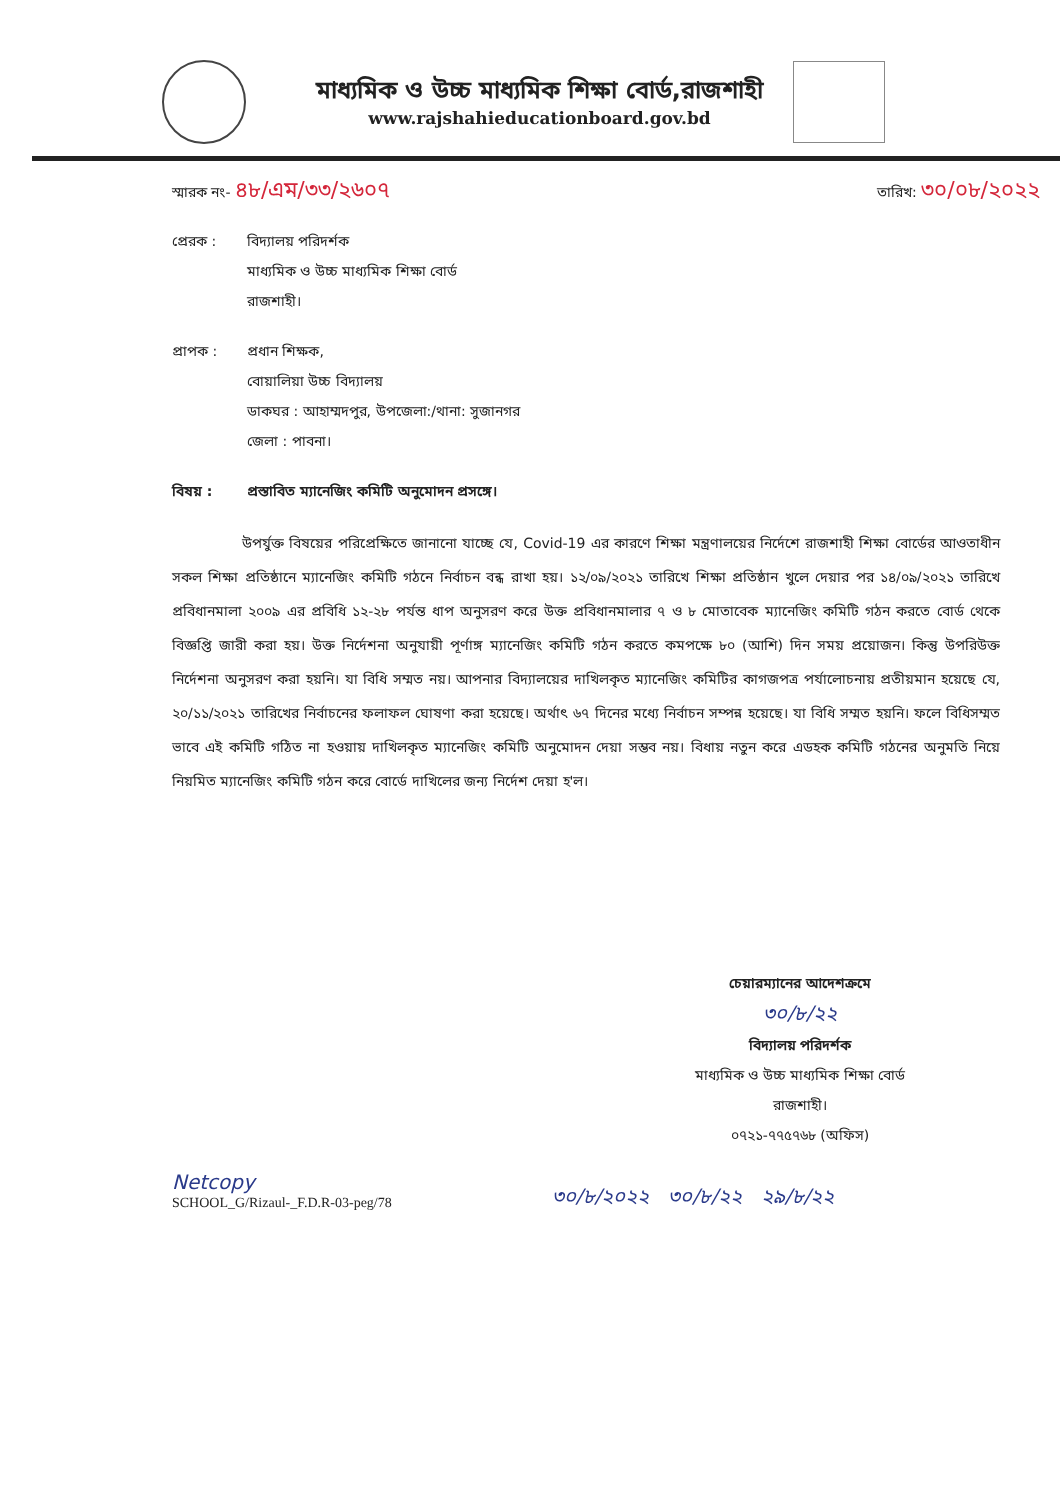মাধ্যমিক ও উচ্চ মাধ্যমিক শিক্ষা বোর্ড,রাজশাহী
www.rajshahieducationboard.gov.bd
স্মারক নং- ৪৮/এম/৩৩/২৬০৭
তারিখ: ৩০/০৮/২০২২
প্রেরক : বিদ্যালয় পরিদর্শক
মাধ্যমিক ও উচ্চ মাধ্যমিক শিক্ষা বোর্ড
রাজশাহী।
প্রাপক : প্রধান শিক্ষক,
বোয়ালিয়া উচ্চ বিদ্যালয়
ডাকঘর : আহাম্মদপুর, উপজেলা:/থানা: সুজানগর
জেলা : পাবনা।
বিষয় : প্রস্তাবিত ম্যানেজিং কমিটি অনুমোদন প্রসঙ্গে।
উপর্যুক্ত বিষয়ের পরিপ্রেক্ষিতে জানানো যাচ্ছে যে, Covid-19 এর কারণে শিক্ষা মন্ত্রণালয়ের নির্দেশে রাজশাহী শিক্ষা বোর্ডের আওতাধীন সকল শিক্ষা প্রতিষ্ঠানে ম্যানেজিং কমিটি গঠনে নির্বাচন বন্ধ রাখা হয়। ১২/০৯/২০২১ তারিখে শিক্ষা প্রতিষ্ঠান খুলে দেয়ার পর ১৪/০৯/২০২১ তারিখে প্রবিধানমালা ২০০৯ এর প্রবিধি ১২-২৮ পর্যন্ত ধাপ অনুসরণ করে উক্ত প্রবিধানমালার ৭ ও ৮ মোতাবেক ম্যানেজিং কমিটি গঠন করতে বোর্ড থেকে বিজ্ঞপ্তি জারী করা হয়। উক্ত নির্দেশনা অনুযায়ী পূর্ণাঙ্গ ম্যানেজিং কমিটি গঠন করতে কমপক্ষে ৮০ (আশি) দিন সময় প্রয়োজন। কিন্তু উপরিউক্ত নির্দেশনা অনুসরণ করা হয়নি। যা বিধি সম্মত নয়। আপনার বিদ্যালয়ের দাখিলকৃত ম্যানেজিং কমিটির কাগজপত্র পর্যালোচনায় প্রতীয়মান হয়েছে যে, ২০/১১/২০২১ তারিখের নির্বাচনের ফলাফল ঘোষণা করা হয়েছে। অর্থাৎ ৬৭ দিনের মধ্যে নির্বাচন সম্পন্ন হয়েছে। যা বিধি সম্মত হয়নি। ফলে বিধিসম্মত ভাবে এই কমিটি গঠিত না হওয়ায় দাখিলকৃত ম্যানেজিং কমিটি অনুমোদন দেয়া সম্ভব নয়। বিধায় নতুন করে এডহক কমিটি গঠনের অনুমতি নিয়ে নিয়মিত ম্যানেজিং কমিটি গঠন করে বোর্ডে দাখিলের জন্য নির্দেশ দেয়া হ'ল।
চেয়ারম্যানের আদেশক্রমে
৩০/৮/২২
বিদ্যালয় পরিদর্শক
মাধ্যমিক ও উচ্চ মাধ্যমিক শিক্ষা বোর্ড
রাজশাহী।
০৭২১-৭৭৫৭৬৮ (অফিস)
Netcopy
SCHOOL_G/Rizaul-_F.D.R-03-peg/78
৩০/৮/২০২২ ৩০/৮/২২ ২৯/৮/২২